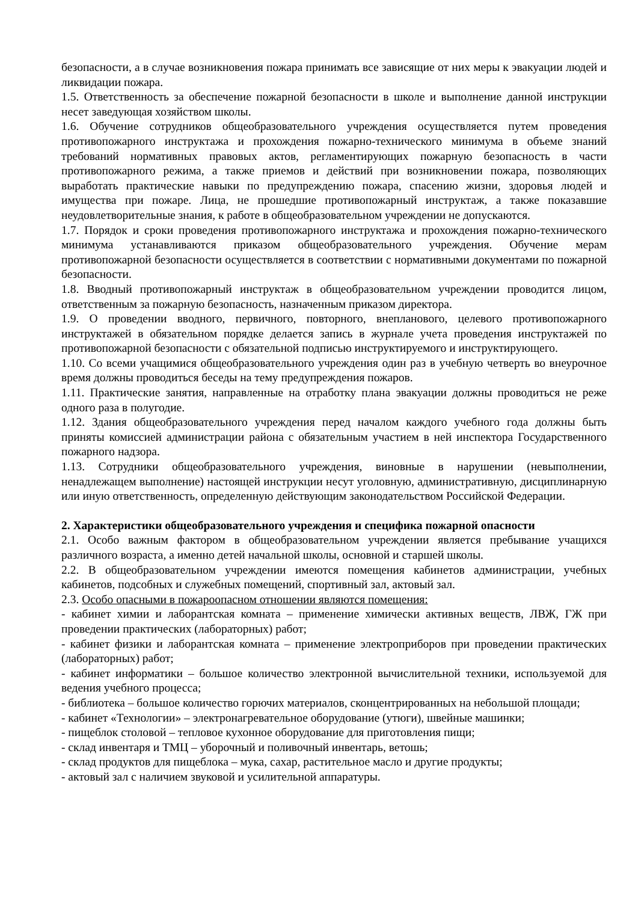безопасности, а в случае возникновения пожара принимать все зависящие от них меры к эвакуации людей и ликвидации пожара.
1.5. Ответственность за обеспечение пожарной безопасности в школе и выполнение данной инструкции несет заведующая хозяйством школы.
1.6. Обучение сотрудников общеобразовательного учреждения осуществляется путем проведения противопожарного инструктажа и прохождения пожарно-технического минимума в объеме знаний требований нормативных правовых актов, регламентирующих пожарную безопасность в части противопожарного режима, а также приемов и действий при возникновении пожара, позволяющих выработать практические навыки по предупреждению пожара, спасению жизни, здоровья людей и имущества при пожаре. Лица, не прошедшие противопожарный инструктаж, а также показавшие неудовлетворительные знания, к работе в общеобразовательном учреждении не допускаются.
1.7. Порядок и сроки проведения противопожарного инструктажа и прохождения пожарно-технического минимума устанавливаются приказом общеобразовательного учреждения. Обучение мерам противопожарной безопасности осуществляется в соответствии с нормативными документами по пожарной безопасности.
1.8. Вводный противопожарный инструктаж в общеобразовательном учреждении проводится лицом, ответственным за пожарную безопасность, назначенным приказом директора.
1.9. О проведении вводного, первичного, повторного, внепланового, целевого противопожарного инструктажей в обязательном порядке делается запись в журнале учета проведения инструктажей по противопожарной безопасности с обязательной подписью инструктируемого и инструктирующего.
1.10. Со всеми учащимися общеобразовательного учреждения один раз в учебную четверть во внеурочное время должны проводиться беседы на тему предупреждения пожаров.
1.11. Практические занятия, направленные на отработку плана эвакуации должны проводиться не реже одного раза в полугодие.
1.12. Здания общеобразовательного учреждения перед началом каждого учебного года должны быть приняты комиссией администрации района с обязательным участием в ней инспектора Государственного пожарного надзора.
1.13. Сотрудники общеобразовательного учреждения, виновные в нарушении (невыполнении, ненадлежащем выполнение) настоящей инструкции несут уголовную, административную, дисциплинарную или иную ответственность, определенную действующим законодательством Российской Федерации.
2. Характеристики общеобразовательного учреждения и специфика пожарной опасности
2.1. Особо важным фактором в общеобразовательном учреждении является пребывание учащихся различного возраста, а именно детей начальной школы, основной и старшей школы.
2.2. В общеобразовательном учреждении имеются помещения кабинетов администрации, учебных кабинетов, подсобных и служебных помещений, спортивный зал, актовый зал.
2.3. Особо опасными в пожароопасном отношении являются помещения:
- кабинет химии и лаборантская комната – применение химически активных веществ, ЛВЖ, ГЖ при проведении практических (лабораторных) работ;
- кабинет физики и лаборантская комната – применение электроприборов при проведении практических (лабораторных) работ;
- кабинет информатики – большое количество электронной вычислительной техники, используемой для ведения учебного процесса;
- библиотека – большое количество горючих материалов, сконцентрированных на небольшой площади;
- кабинет «Технологии» – электронагревательное оборудование (утюги), швейные машинки;
- пищеблок столовой – тепловое кухонное оборудование для приготовления пищи;
- склад инвентаря и ТМЦ – уборочный и поливочный инвентарь, ветошь;
- склад продуктов для пищеблока – мука, сахар, растительное масло и другие продукты;
- актовый зал с наличием звуковой и усилительной аппаратуры.